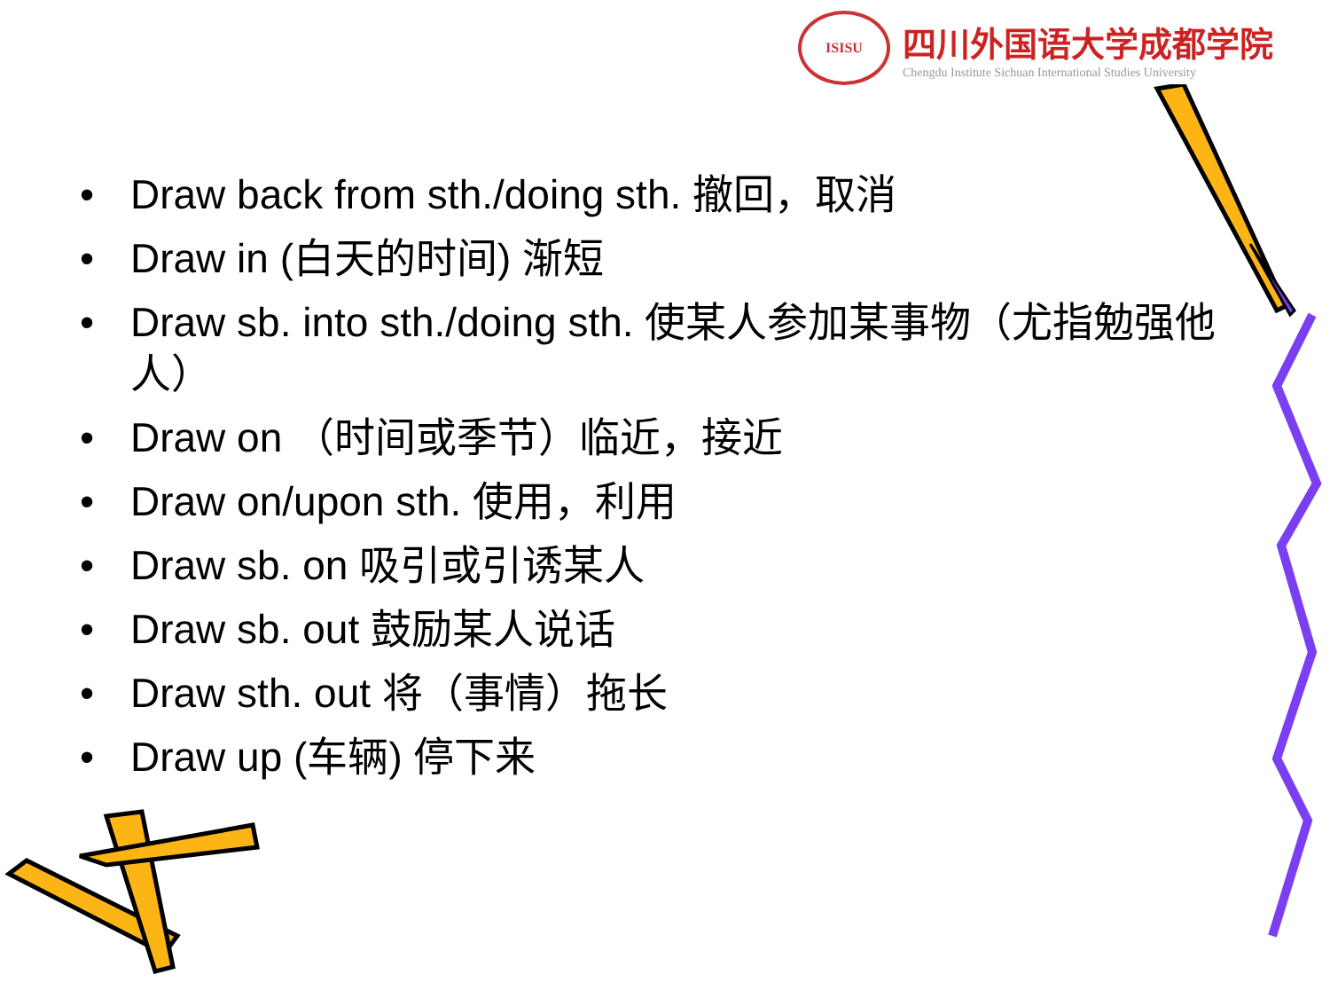ISISU
四川外国语大学成都学院
Chengdu Institute Sichuan International Studies University
• Draw back from sth./doing sth. 撤回，取消
• Draw in (白天的时间) 渐短
• Draw sb. into sth./doing sth. 使某人参加某事物（尤指勉强他人）
• Draw on （时间或季节）临近，接近
• Draw on/upon sth. 使用，利用
• Draw sb. on 吸引或引诱某人
• Draw sb. out 鼓励某人说话
• Draw sth. out 将（事情）拖长
• Draw up (车辆) 停下来